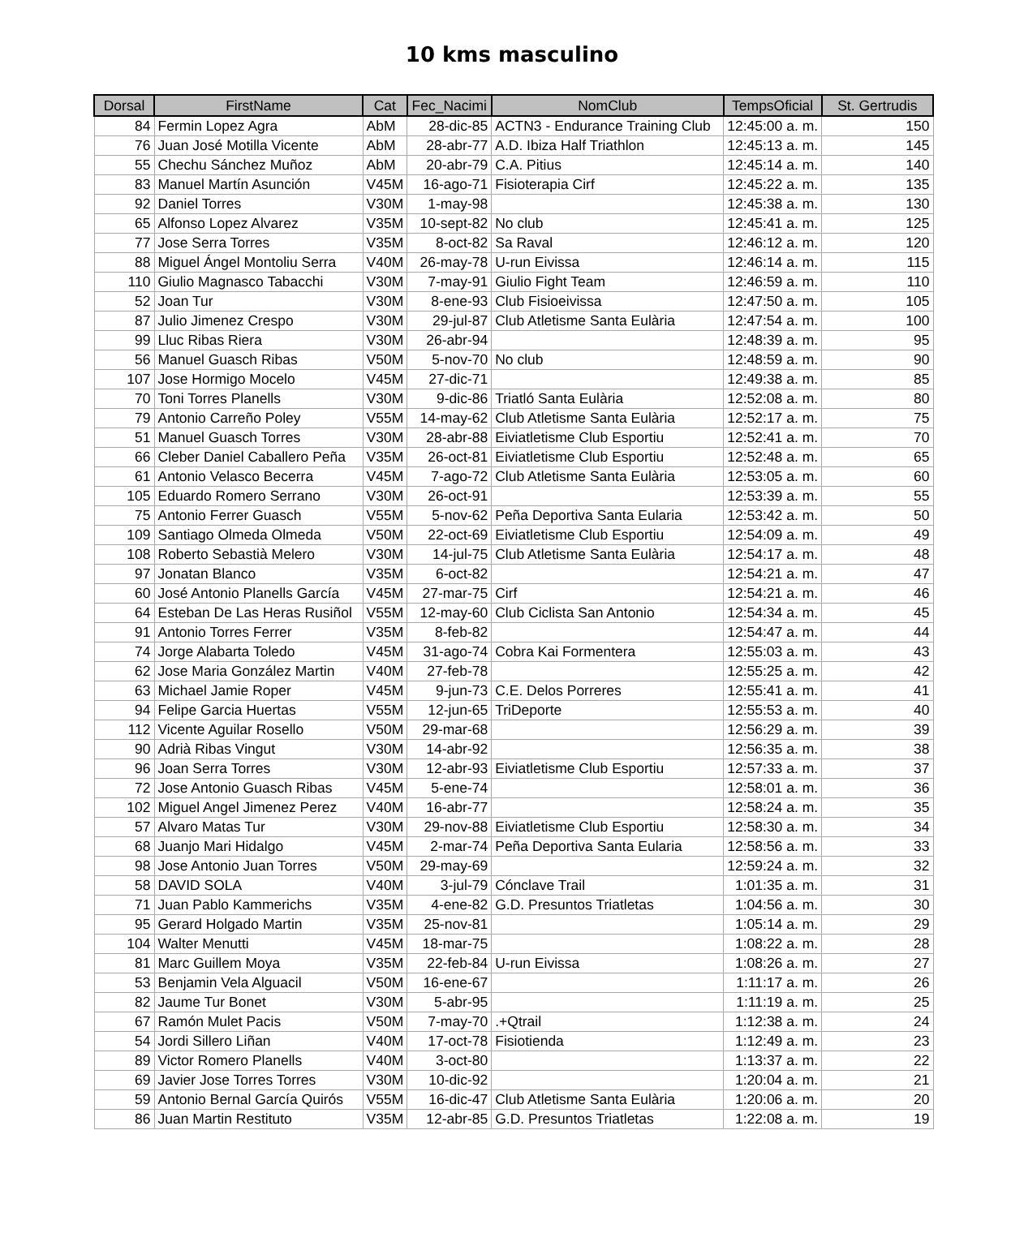10 kms masculino
| Dorsal | FirstName | Cat | Fec_Nacimi | NomClub | TempsOficial | St. Gertrudis |
| --- | --- | --- | --- | --- | --- | --- |
| 84 | Fermin Lopez Agra | AbM | 28-dic-85 | ACTN3 - Endurance Training Club | 12:45:00 a. m. | 150 |
| 76 | Juan José Motilla Vicente | AbM | 28-abr-77 | A.D. Ibiza Half Triathlon | 12:45:13 a. m. | 145 |
| 55 | Chechu Sánchez Muñoz | AbM | 20-abr-79 | C.A. Pitius | 12:45:14 a. m. | 140 |
| 83 | Manuel Martín Asunción | V45M | 16-ago-71 | Fisioterapia Cirf | 12:45:22 a. m. | 135 |
| 92 | Daniel Torres | V30M | 1-may-98 | | 12:45:38 a. m. | 130 |
| 65 | Alfonso Lopez Alvarez | V35M | 10-sept-82 | No club | 12:45:41 a. m. | 125 |
| 77 | Jose Serra Torres | V35M | 8-oct-82 | Sa Raval | 12:46:12 a. m. | 120 |
| 88 | Miguel Ángel Montoliu Serra | V40M | 26-may-78 | U-run Eivissa | 12:46:14 a. m. | 115 |
| 110 | Giulio Magnasco Tabacchi | V30M | 7-may-91 | Giulio Fight Team | 12:46:59 a. m. | 110 |
| 52 | Joan Tur | V30M | 8-ene-93 | Club Fisioeivissa | 12:47:50 a. m. | 105 |
| 87 | Julio Jimenez Crespo | V30M | 29-jul-87 | Club Atletisme Santa Eulària | 12:47:54 a. m. | 100 |
| 99 | Lluc Ribas Riera | V30M | 26-abr-94 | | 12:48:39 a. m. | 95 |
| 56 | Manuel Guasch Ribas | V50M | 5-nov-70 | No club | 12:48:59 a. m. | 90 |
| 107 | Jose Hormigo Mocelo | V45M | 27-dic-71 | | 12:49:38 a. m. | 85 |
| 70 | Toni Torres Planells | V30M | 9-dic-86 | Triatló Santa Eulària | 12:52:08 a. m. | 80 |
| 79 | Antonio Carreño Poley | V55M | 14-may-62 | Club Atletisme Santa Eulària | 12:52:17 a. m. | 75 |
| 51 | Manuel Guasch Torres | V30M | 28-abr-88 | Eiviatletisme Club Esportiu | 12:52:41 a. m. | 70 |
| 66 | Cleber Daniel Caballero Peña | V35M | 26-oct-81 | Eiviatletisme Club Esportiu | 12:52:48 a. m. | 65 |
| 61 | Antonio Velasco Becerra | V45M | 7-ago-72 | Club Atletisme Santa Eulària | 12:53:05 a. m. | 60 |
| 105 | Eduardo Romero Serrano | V30M | 26-oct-91 | | 12:53:39 a. m. | 55 |
| 75 | Antonio Ferrer Guasch | V55M | 5-nov-62 | Peña Deportiva Santa Eularia | 12:53:42 a. m. | 50 |
| 109 | Santiago Olmeda Olmeda | V50M | 22-oct-69 | Eiviatletisme Club Esportiu | 12:54:09 a. m. | 49 |
| 108 | Roberto Sebastià Melero | V30M | 14-jul-75 | Club Atletisme Santa Eulària | 12:54:17 a. m. | 48 |
| 97 | Jonatan Blanco | V35M | 6-oct-82 | | 12:54:21 a. m. | 47 |
| 60 | José Antonio Planells García | V45M | 27-mar-75 | Cirf | 12:54:21 a. m. | 46 |
| 64 | Esteban De Las Heras Rusiñol | V55M | 12-may-60 | Club Ciclista San Antonio | 12:54:34 a. m. | 45 |
| 91 | Antonio Torres Ferrer | V35M | 8-feb-82 | | 12:54:47 a. m. | 44 |
| 74 | Jorge Alabarta Toledo | V45M | 31-ago-74 | Cobra Kai Formentera | 12:55:03 a. m. | 43 |
| 62 | Jose Maria González Martin | V40M | 27-feb-78 | | 12:55:25 a. m. | 42 |
| 63 | Michael Jamie Roper | V45M | 9-jun-73 | C.E. Delos Porreres | 12:55:41 a. m. | 41 |
| 94 | Felipe Garcia Huertas | V55M | 12-jun-65 | TriDeporte | 12:55:53 a. m. | 40 |
| 112 | Vicente Aguilar Rosello | V50M | 29-mar-68 | | 12:56:29 a. m. | 39 |
| 90 | Adrià Ribas Vingut | V30M | 14-abr-92 | | 12:56:35 a. m. | 38 |
| 96 | Joan Serra Torres | V30M | 12-abr-93 | Eiviatletisme Club Esportiu | 12:57:33 a. m. | 37 |
| 72 | Jose Antonio Guasch Ribas | V45M | 5-ene-74 | | 12:58:01 a. m. | 36 |
| 102 | Miguel Angel Jimenez Perez | V40M | 16-abr-77 | | 12:58:24 a. m. | 35 |
| 57 | Alvaro Matas Tur | V30M | 29-nov-88 | Eiviatletisme Club Esportiu | 12:58:30 a. m. | 34 |
| 68 | Juanjo Mari Hidalgo | V45M | 2-mar-74 | Peña Deportiva Santa Eularia | 12:58:56 a. m. | 33 |
| 98 | Jose Antonio Juan Torres | V50M | 29-may-69 | | 12:59:24 a. m. | 32 |
| 58 | DAVID SOLA | V40M | 3-jul-79 | Cónclave Trail | 1:01:35 a. m. | 31 |
| 71 | Juan Pablo Kammerichs | V35M | 4-ene-82 | G.D. Presuntos Triatletas | 1:04:56 a. m. | 30 |
| 95 | Gerard Holgado Martin | V35M | 25-nov-81 | | 1:05:14 a. m. | 29 |
| 104 | Walter Menutti | V45M | 18-mar-75 | | 1:08:22 a. m. | 28 |
| 81 | Marc Guillem Moya | V35M | 22-feb-84 | U-run Eivissa | 1:08:26 a. m. | 27 |
| 53 | Benjamin Vela Alguacil | V50M | 16-ene-67 | | 1:11:17 a. m. | 26 |
| 82 | Jaume Tur Bonet | V30M | 5-abr-95 | | 1:11:19 a. m. | 25 |
| 67 | Ramón Mulet Pacis | V50M | 7-may-70 | .+Qtrail | 1:12:38 a. m. | 24 |
| 54 | Jordi Sillero Liñan | V40M | 17-oct-78 | Fisiotienda | 1:12:49 a. m. | 23 |
| 89 | Victor Romero Planells | V40M | 3-oct-80 | | 1:13:37 a. m. | 22 |
| 69 | Javier Jose Torres Torres | V30M | 10-dic-92 | | 1:20:04 a. m. | 21 |
| 59 | Antonio Bernal García Quirós | V55M | 16-dic-47 | Club Atletisme Santa Eulària | 1:20:06 a. m. | 20 |
| 86 | Juan Martin Restituto | V35M | 12-abr-85 | G.D. Presuntos Triatletas | 1:22:08 a. m. | 19 |